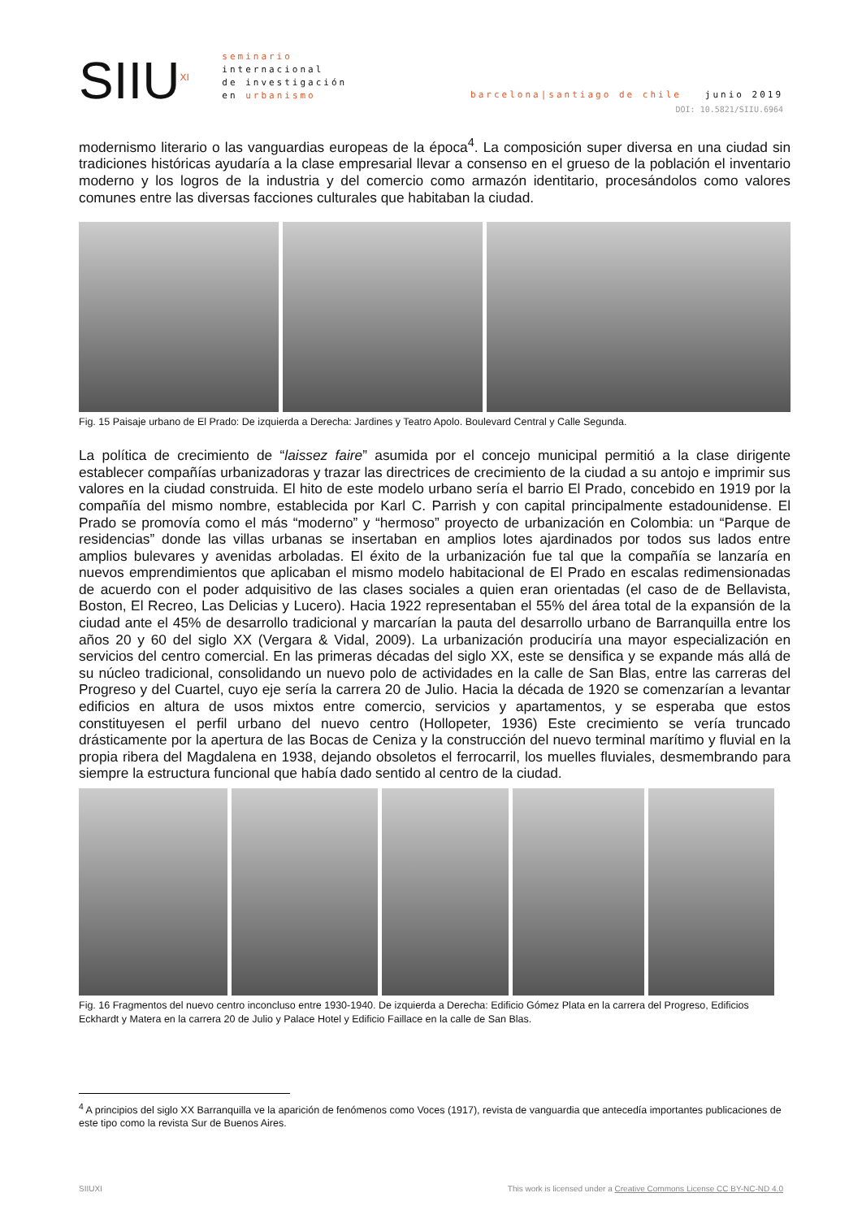SIIU<sup>XI</sup>
seminario
internacional
de investigación
en urbanismo
barcelona|santiago de chile junio 2019
DOI: 10.5821/SIIU.6964
modernismo literario o las vanguardias europeas de la época<sup>4</sup>. La composición super diversa en una ciudad sin tradiciones históricas ayudaría a la clase empresarial llevar a consenso en el grueso de la población el inventario moderno y los logros de la industria y del comercio como armazón identitario, procesándolos como valores comunes entre las diversas facciones culturales que habitaban la ciudad.
Fig. 15 Paisaje urbano de El Prado: De izquierda a Derecha: Jardines y Teatro Apolo. Boulevard Central y Calle Segunda.
La política de crecimiento de “laissez faire” asumida por el concejo municipal permitió a la clase dirigente establecer compañías urbanizadoras y trazar las directrices de crecimiento de la ciudad a su antojo e imprimir sus valores en la ciudad construida. El hito de este modelo urbano sería el barrio El Prado, concebido en 1919 por la compañía del mismo nombre, establecida por Karl C. Parrish y con capital principalmente estadounidense. El Prado se promovía como el más “moderno” y “hermoso” proyecto de urbanización en Colombia: un “Parque de residencias” donde las villas urbanas se insertaban en amplios lotes ajardinados por todos sus lados entre amplios bulevares y avenidas arboladas. El éxito de la urbanización fue tal que la compañía se lanzaría en nuevos emprendimientos que aplicaban el mismo modelo habitacional de El Prado en escalas redimensionadas de acuerdo con el poder adquisitivo de las clases sociales a quien eran orientadas (el caso de de Bellavista, Boston, El Recreo, Las Delicias y Lucero). Hacia 1922 representaban el 55% del área total de la expansión de la ciudad ante el 45% de desarrollo tradicional y marcarían la pauta del desarrollo urbano de Barranquilla entre los años 20 y 60 del siglo XX (Vergara & Vidal, 2009). La urbanización produciría una mayor especialización en servicios del centro comercial. En las primeras décadas del siglo XX, este se densifica y se expande más allá de su núcleo tradicional, consolidando un nuevo polo de actividades en la calle de San Blas, entre las carreras del Progreso y del Cuartel, cuyo eje sería la carrera 20 de Julio. Hacia la década de 1920 se comenzarían a levantar edificios en altura de usos mixtos entre comercio, servicios y apartamentos, y se esperaba que estos constituyesen el perfil urbano del nuevo centro (Hollopeter, 1936) Este crecimiento se vería truncado drásticamente por la apertura de las Bocas de Ceniza y la construcción del nuevo terminal marítimo y fluvial en la propia ribera del Magdalena en 1938, dejando obsoletos el ferrocarril, los muelles fluviales, desmembrando para siempre la estructura funcional que había dado sentido al centro de la ciudad.
Fig. 16 Fragmentos del nuevo centro inconcluso entre 1930-1940. De izquierda a Derecha: Edificio Gómez Plata en la carrera del Progreso, Edificios Eckhardt y Matera en la carrera 20 de Julio y Palace Hotel y Edificio Faillace en la calle de San Blas.
<sup>4</sup> A principios del siglo XX Barranquilla ve la aparición de fenómenos como Voces (1917), revista de vanguardia que antecedía importantes publicaciones de este tipo como la revista Sur de Buenos Aires.
SIIUXI This work is licensed under a Creative Commons License CC BY-NC-ND 4.0